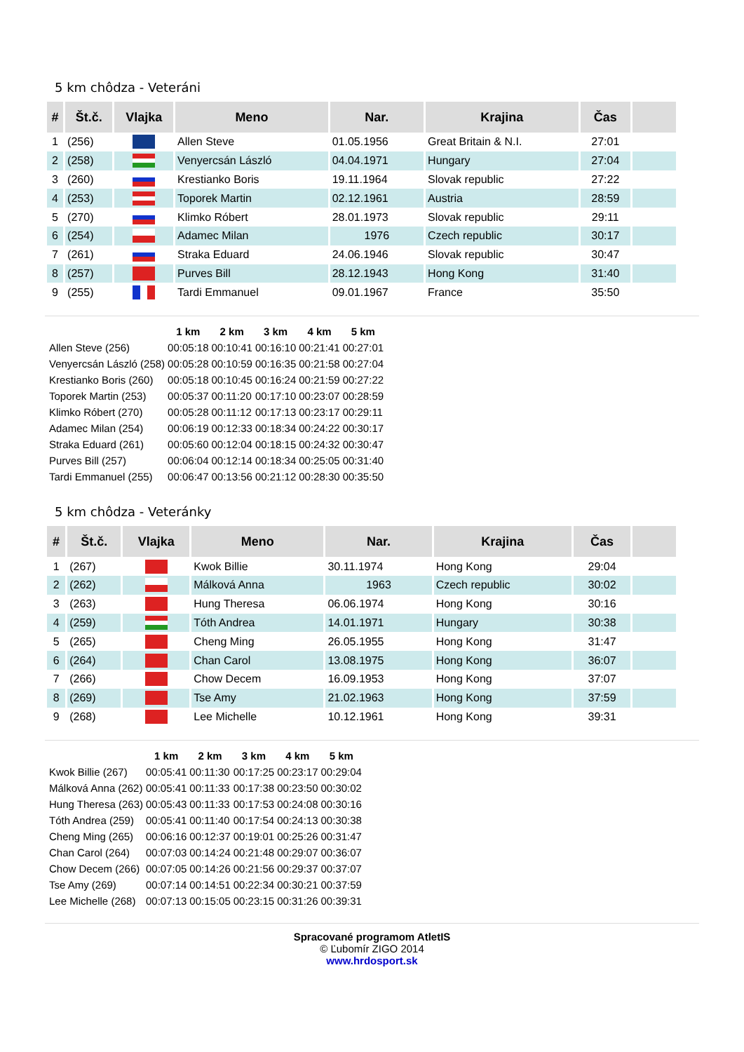5 km chôdza - Veteráni
| # | Št.č. | Vlajka | Meno | Nar. | Krajina | Čas | |
| --- | --- | --- | --- | --- | --- | --- | --- |
| 1 | (256) | | Allen Steve | 01.05.1956 | Great Britain & N.I. | 27:01 | |
| 2 | (258) | | Venyercsán László | 04.04.1971 | Hungary | 27:04 | |
| 3 | (260) | | Krestianko Boris | 19.11.1964 | Slovak republic | 27:22 | |
| 4 | (253) | | Toporek Martin | 02.12.1961 | Austria | 28:59 | |
| 5 | (270) | | Klimko Róbert | 28.01.1973 | Slovak republic | 29:11 | |
| 6 | (254) | | Adamec Milan | 1976 | Czech republic | 30:17 | |
| 7 | (261) | | Straka Eduard | 24.06.1946 | Slovak republic | 30:47 | |
| 8 | (257) | | Purves Bill | 28.12.1943 | Hong Kong | 31:40 | |
| 9 | (255) | | Tardi Emmanuel | 09.01.1967 | France | 35:50 | |
| | 1 km | 2 km | 3 km | 4 km | 5 km |
| --- | --- | --- | --- | --- | --- |
| Allen Steve (256) | 00:05:18 | 00:10:41 | 00:16:10 | 00:21:41 | 00:27:01 |
| Venyercsán László (258) | 00:05:28 | 00:10:59 | 00:16:35 | 00:21:58 | 00:27:04 |
| Krestianko Boris (260) | 00:05:18 | 00:10:45 | 00:16:24 | 00:21:59 | 00:27:22 |
| Toporek Martin (253) | 00:05:37 | 00:11:20 | 00:17:10 | 00:23:07 | 00:28:59 |
| Klimko Róbert (270) | 00:05:28 | 00:11:12 | 00:17:13 | 00:23:17 | 00:29:11 |
| Adamec Milan (254) | 00:06:19 | 00:12:33 | 00:18:34 | 00:24:22 | 00:30:17 |
| Straka Eduard (261) | 00:05:60 | 00:12:04 | 00:18:15 | 00:24:32 | 00:30:47 |
| Purves Bill (257) | 00:06:04 | 00:12:14 | 00:18:34 | 00:25:05 | 00:31:40 |
| Tardi Emmanuel (255) | 00:06:47 | 00:13:56 | 00:21:12 | 00:28:30 | 00:35:50 |
5 km chôdza - Veteránky
| # | Št.č. | Vlajka | Meno | Nar. | Krajina | Čas | |
| --- | --- | --- | --- | --- | --- | --- | --- |
| 1 | (267) | | Kwok Billie | 30.11.1974 | Hong Kong | 29:04 | |
| 2 | (262) | | Málková Anna | 1963 | Czech republic | 30:02 | |
| 3 | (263) | | Hung Theresa | 06.06.1974 | Hong Kong | 30:16 | |
| 4 | (259) | | Tóth Andrea | 14.01.1971 | Hungary | 30:38 | |
| 5 | (265) | | Cheng Ming | 26.05.1955 | Hong Kong | 31:47 | |
| 6 | (264) | | Chan Carol | 13.08.1975 | Hong Kong | 36:07 | |
| 7 | (266) | | Chow Decem | 16.09.1953 | Hong Kong | 37:07 | |
| 8 | (269) | | Tse Amy | 21.02.1963 | Hong Kong | 37:59 | |
| 9 | (268) | | Lee Michelle | 10.12.1961 | Hong Kong | 39:31 | |
| | 1 km | 2 km | 3 km | 4 km | 5 km |
| --- | --- | --- | --- | --- | --- |
| Kwok Billie (267) | 00:05:41 | 00:11:30 | 00:17:25 | 00:23:17 | 00:29:04 |
| Málková Anna (262) | 00:05:41 | 00:11:33 | 00:17:38 | 00:23:50 | 00:30:02 |
| Hung Theresa (263) | 00:05:43 | 00:11:33 | 00:17:53 | 00:24:08 | 00:30:16 |
| Tóth Andrea (259) | 00:05:41 | 00:11:40 | 00:17:54 | 00:24:13 | 00:30:38 |
| Cheng Ming (265) | 00:06:16 | 00:12:37 | 00:19:01 | 00:25:26 | 00:31:47 |
| Chan Carol (264) | 00:07:03 | 00:14:24 | 00:21:48 | 00:29:07 | 00:36:07 |
| Chow Decem (266) | 00:07:05 | 00:14:26 | 00:21:56 | 00:29:37 | 00:37:07 |
| Tse Amy (269) | 00:07:14 | 00:14:51 | 00:22:34 | 00:30:21 | 00:37:59 |
| Lee Michelle (268) | 00:07:13 | 00:15:05 | 00:23:15 | 00:31:26 | 00:39:31 |
Spracované programom AtletIS
© Ľubomír ZIGO 2014
www.hrdosport.sk